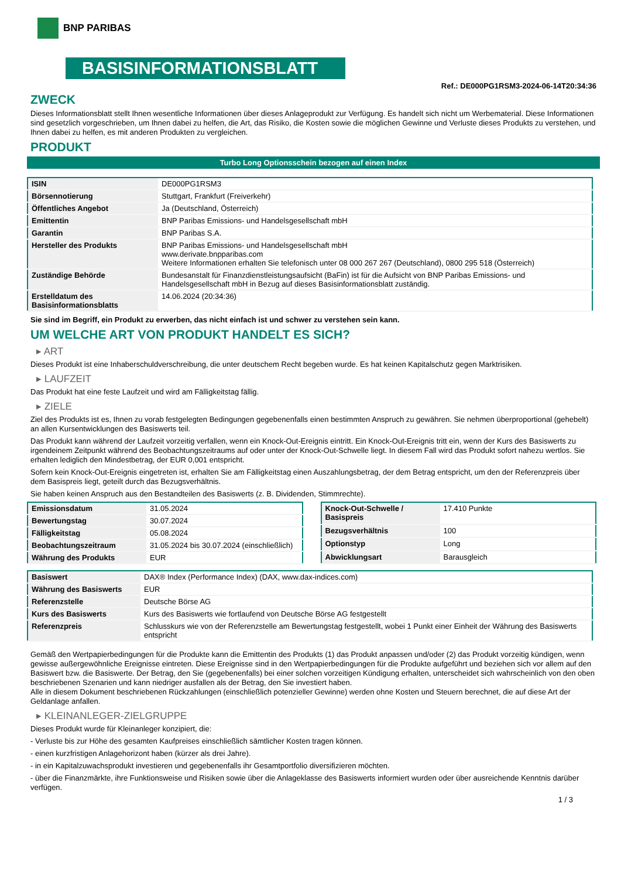BNP PARIBAS
BASISINFORMATIONSBLATT
Ref.: DE000PG1RSM3-2024-06-14T20:34:36
ZWECK
Dieses Informationsblatt stellt Ihnen wesentliche Informationen über dieses Anlageprodukt zur Verfügung. Es handelt sich nicht um Werbematerial. Diese Informationen sind gesetzlich vorgeschrieben, um Ihnen dabei zu helfen, die Art, das Risiko, die Kosten sowie die möglichen Gewinne und Verluste dieses Produkts zu verstehen, und Ihnen dabei zu helfen, es mit anderen Produkten zu vergleichen.
PRODUKT
Turbo Long Optionsschein bezogen auf einen Index
| ISIN | DE000PG1RSM3 |
| Börsennotierung | Stuttgart, Frankfurt (Freiverkehr) |
| Öffentliches Angebot | Ja (Deutschland, Österreich) |
| Emittentin | BNP Paribas Emissions- und Handelsgesellschaft mbH |
| Garantin | BNP Paribas S.A. |
| Hersteller des Produkts | BNP Paribas Emissions- und Handelsgesellschaft mbH www.derivate.bnpparibas.com Weitere Informationen erhalten Sie telefonisch unter 08 000 267 267 (Deutschland), 0800 295 518 (Österreich) |
| Zuständige Behörde | Bundesanstalt für Finanzdienstleistungsaufsicht (BaFin) ist für die Aufsicht von BNP Paribas Emissions- und Handelsgesellschaft mbH in Bezug auf dieses Basisinformationsblatt zuständig. |
| Erstelldatum des Basisinformationsblatts | 14.06.2024 (20:34:36) |
Sie sind im Begriff, ein Produkt zu erwerben, das nicht einfach ist und schwer zu verstehen sein kann.
UM WELCHE ART VON PRODUKT HANDELT ES SICH?
▸ ART
Dieses Produkt ist eine Inhaberschuldverschreibung, die unter deutschem Recht begeben wurde. Es hat keinen Kapitalschutz gegen Marktrisiken.
▸ LAUFZEIT
Das Produkt hat eine feste Laufzeit und wird am Fälligkeitstag fällig.
▸ ZIELE
Ziel des Produkts ist es, Ihnen zu vorab festgelegten Bedingungen gegebenenfalls einen bestimmten Anspruch zu gewähren. Sie nehmen überproportional (gehebelt) an allen Kursentwicklungen des Basiswerts teil.
Das Produkt kann während der Laufzeit vorzeitig verfallen, wenn ein Knock-Out-Ereignis eintritt. Ein Knock-Out-Ereignis tritt ein, wenn der Kurs des Basiswerts zu irgendeinem Zeitpunkt während des Beobachtungszeitraums auf oder unter der Knock-Out-Schwelle liegt. In diesem Fall wird das Produkt sofort nahezu wertlos. Sie erhalten lediglich den Mindestbetrag, der EUR 0,001 entspricht.
Sofern kein Knock-Out-Ereignis eingetreten ist, erhalten Sie am Fälligkeitstag einen Auszahlungsbetrag, der dem Betrag entspricht, um den der Referenzpreis über dem Basispreis liegt, geteilt durch das Bezugsverhältnis.
Sie haben keinen Anspruch aus den Bestandteilen des Basiswerts (z. B. Dividenden, Stimmrechte).
| Emissionsdatum | 31.05.2024 |
| Bewertungstag | 30.07.2024 |
| Fälligkeitstag | 05.08.2024 |
| Beobachtungszeitraum | 31.05.2024 bis 30.07.2024 (einschließlich) |
| Währung des Produkts | EUR |
| Knock-Out-Schwelle / Basispreis | 17.410 Punkte |
| Bezugsverhältnis | 100 |
| Optionstyp | Long |
| Abwicklungsart | Barausgleich |
| Basiswert | DAX® Index (Performance Index) (DAX, www.dax-indices.com) |
| Währung des Basiswerts | EUR |
| Referenzstelle | Deutsche Börse AG |
| Kurs des Basiswerts | Kurs des Basiswerts wie fortlaufend von Deutsche Börse AG festgestellt |
| Referenzpreis | Schlusskurs wie von der Referenzstelle am Bewertungstag festgestellt, wobei 1 Punkt einer Einheit der Währung des Basiswerts entspricht |
Gemäß den Wertpapierbedingungen für die Produkte kann die Emittentin des Produkts (1) das Produkt anpassen und/oder (2) das Produkt vorzeitig kündigen, wenn gewisse außergewöhnliche Ereignisse eintreten. Diese Ereignisse sind in den Wertpapierbedingungen für die Produkte aufgeführt und beziehen sich vor allem auf den Basiswert bzw. die Basiswerte. Der Betrag, den Sie (gegebenenfalls) bei einer solchen vorzeitigen Kündigung erhalten, unterscheidet sich wahrscheinlich von den oben beschriebenen Szenarien und kann niedriger ausfallen als der Betrag, den Sie investiert haben.
Alle in diesem Dokument beschriebenen Rückzahlungen (einschließlich potenzieller Gewinne) werden ohne Kosten und Steuern berechnet, die auf diese Art der Geldanlage anfallen.
▸ KLEINANLEGER-ZIELGRUPPE
Dieses Produkt wurde für Kleinanleger konzipiert, die:
- Verluste bis zur Höhe des gesamten Kaufpreises einschließlich sämtlicher Kosten tragen können.
- einen kurzfristigen Anlagehorizont haben (kürzer als drei Jahre).
- in ein Kapitalzuwachsprodukt investieren und gegebenenfalls ihr Gesamtportfolio diversifizieren möchten.
- über die Finanzmärkte, ihre Funktionsweise und Risiken sowie über die Anlageklasse des Basiswerts informiert wurden oder über ausreichende Kenntnis darüber verfügen.
1 / 3